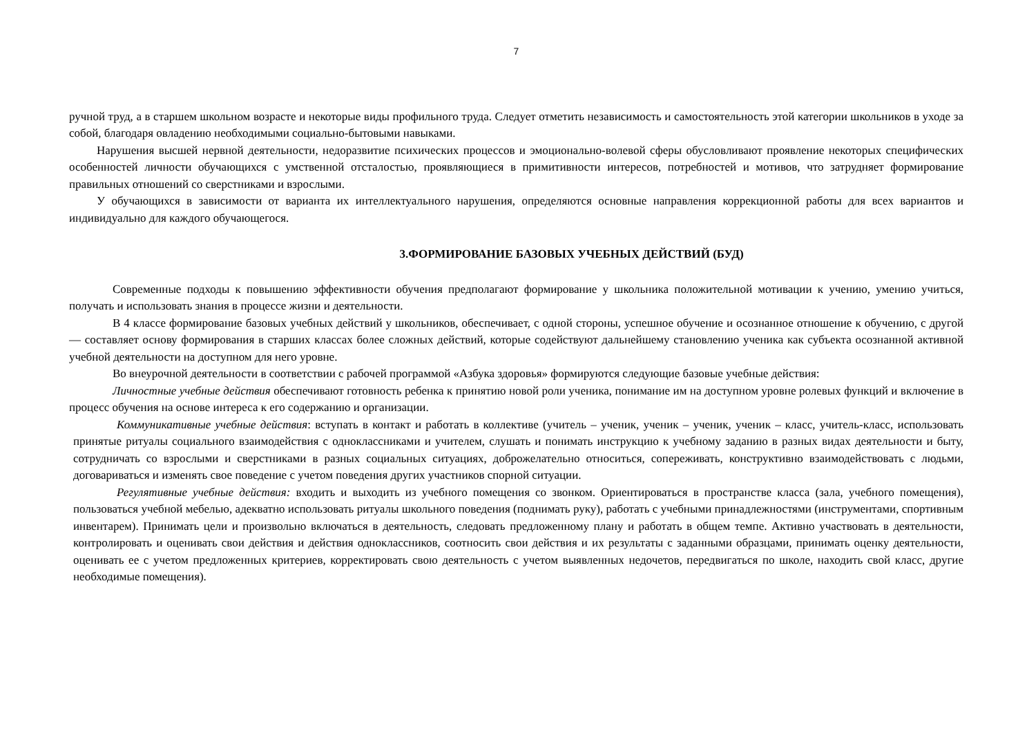7
ручной труд, а в старшем школьном возрасте и некоторые виды профильного труда. Следует отметить независимость и самостоятельность этой категории школьников в уходе за собой, благодаря овладению необходимыми социально-бытовыми навыками.
Нарушения высшей нервной деятельности, недоразвитие психических процессов и эмоционально-волевой сферы обусловливают проявление некоторых специфических особенностей личности обучающихся с умственной отсталостью, проявляющиеся в примитивности интересов, потребностей и мотивов, что затрудняет формирование правильных отношений со сверстниками и взрослыми.
У обучающихся в зависимости от варианта их интеллектуального нарушения, определяются основные направления коррекционной работы для всех вариантов и индивидуально для каждого обучающегося.
3.ФОРМИРОВАНИЕ БАЗОВЫХ УЧЕБНЫХ ДЕЙСТВИЙ (БУД)
Современные подходы к повышению эффективности обучения предполагают формирование у школьника положительной мотивации к учению, умению учиться, получать и использовать знания в процессе жизни и деятельности.
В 4 классе формирование базовых учебных действий у школьников, обеспечивает, с одной стороны, успешное обучение и осознанное отношение к обучению, с другой — составляет основу формирования в старших классах более сложных действий, которые содействуют дальнейшему становлению ученика как субъекта осознанной активной учебной деятельности на доступном для него уровне.
Во внеурочной деятельности в соответствии с рабочей программой «Азбука здоровья» формируются следующие базовые учебные действия:
Личностные учебные действия обеспечивают готовность ребенка к принятию новой роли ученика, понимание им на доступном уровне ролевых функций и включение в процесс обучения на основе интереса к его содержанию и организации.
Коммуникативные учебные действия: вступать в контакт и работать в коллективе (учитель – ученик, ученик – ученик, ученик – класс, учитель-класс, использовать принятые ритуалы социального взаимодействия с одноклассниками и учителем, слушать и понимать инструкцию к учебному заданию в разных видах деятельности и быту, сотрудничать со взрослыми и сверстниками в разных социальных ситуациях, доброжелательно относиться, сопереживать, конструктивно взаимодействовать с людьми, договариваться и изменять свое поведение с учетом поведения других участников спорной ситуации.
Регулятивные учебные действия: входить и выходить из учебного помещения со звонком. Ориентироваться в пространстве класса (зала, учебного помещения), пользоваться учебной мебелью, адекватно использовать ритуалы школьного поведения (поднимать руку), работать с учебными принадлежностями (инструментами, спортивным инвентарем). Принимать цели и произвольно включаться в деятельность, следовать предложенному плану и работать в общем темпе. Активно участвовать в деятельности, контролировать и оценивать свои действия и действия одноклассников, соотносить свои действия и их результаты с заданными образцами, принимать оценку деятельности, оценивать ее с учетом предложенных критериев, корректировать свою деятельность с учетом выявленных недочетов, передвигаться по школе, находить свой класс, другие необходимые помещения).